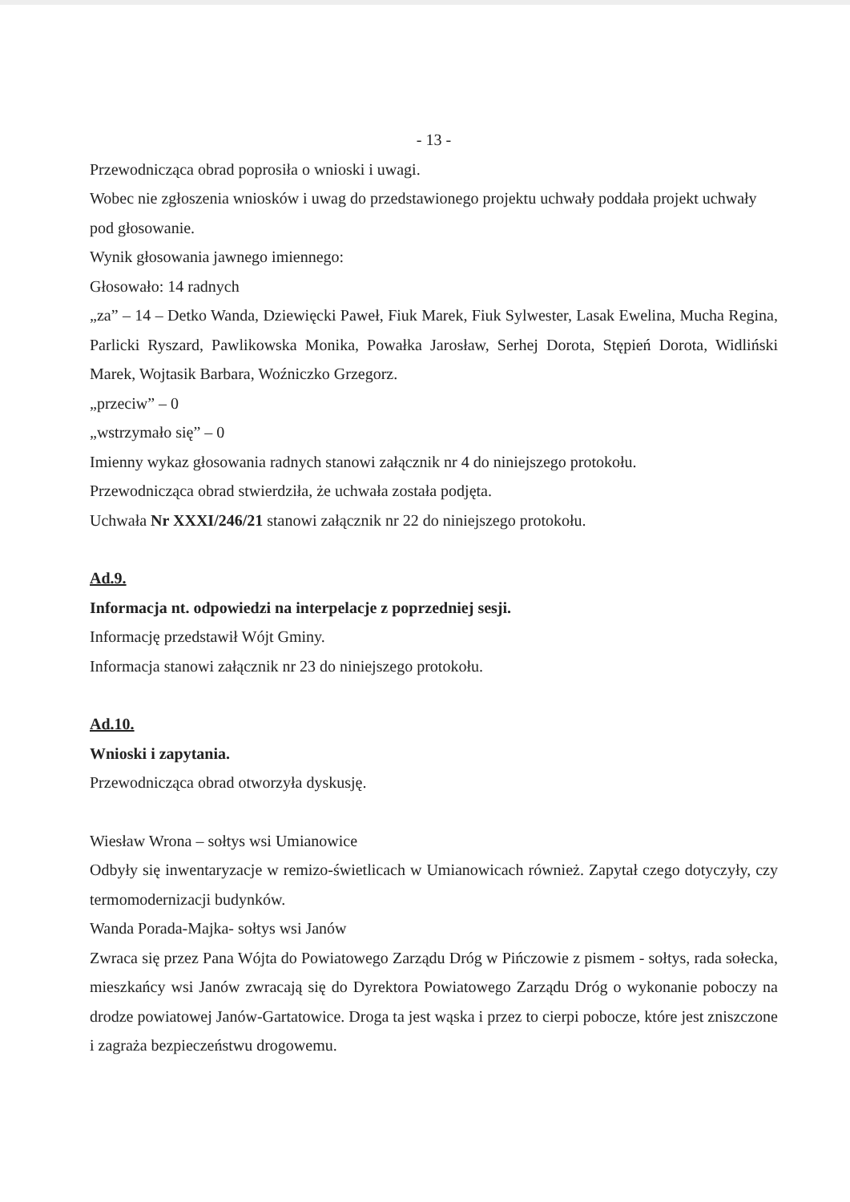- 13 -
Przewodnicząca obrad poprosiła o wnioski i uwagi.
Wobec nie zgłoszenia wniosków i uwag do przedstawionego projektu uchwały poddała projekt uchwały pod głosowanie.
Wynik głosowania jawnego imiennego:
Głosowało: 14 radnych
„za” – 14 – Detko Wanda, Dziewięcki Paweł, Fiuk Marek, Fiuk Sylwester, Lasak Ewelina, Mucha Regina, Parlicki Ryszard, Pawlikowska Monika, Powałka Jarosław, Serhej Dorota, Stępień Dorota, Widliński Marek, Wojtasik Barbara, Woźniczko Grzegorz.
„przeciw” – 0
„wstrzymało się” – 0
Imienny wykaz głosowania radnych stanowi załącznik nr 4 do niniejszego protokołu.
Przewodnicząca obrad stwierdziła, że uchwała została podjęta.
Uchwała Nr XXXI/246/21 stanowi załącznik nr 22 do niniejszego protokołu.
Ad.9.
Informacja nt. odpowiedzi na interpelacje z poprzedniej sesji.
Informację przedstawił Wójt Gminy.
Informacja stanowi załącznik nr 23 do niniejszego protokołu.
Ad.10.
Wnioski i zapytania.
Przewodnicząca obrad otworzyła dyskusję.
Wiesław Wrona – sołtys wsi Umianowice
Odbyły się inwentaryzacje w remizo-świetlicach w Umianowicach również. Zapytał czego dotyczyły, czy termomodernizacji budynków.
Wanda Porada-Majka- sołtys wsi Janów
Zwraca się przez Pana Wójta do Powiatowego Zarządu Dróg w Pińczowie z pismem - sołtys, rada sołecka, mieszkańcy wsi Janów zwracają się do Dyrektora Powiatowego Zarządu Dróg o wykonanie poboczy na drodze powiatowej Janów-Gartatowice. Droga ta jest wąska i przez to cierpi pobocze, które jest zniszczone i zagraża bezpieczeństwu drogowemu.